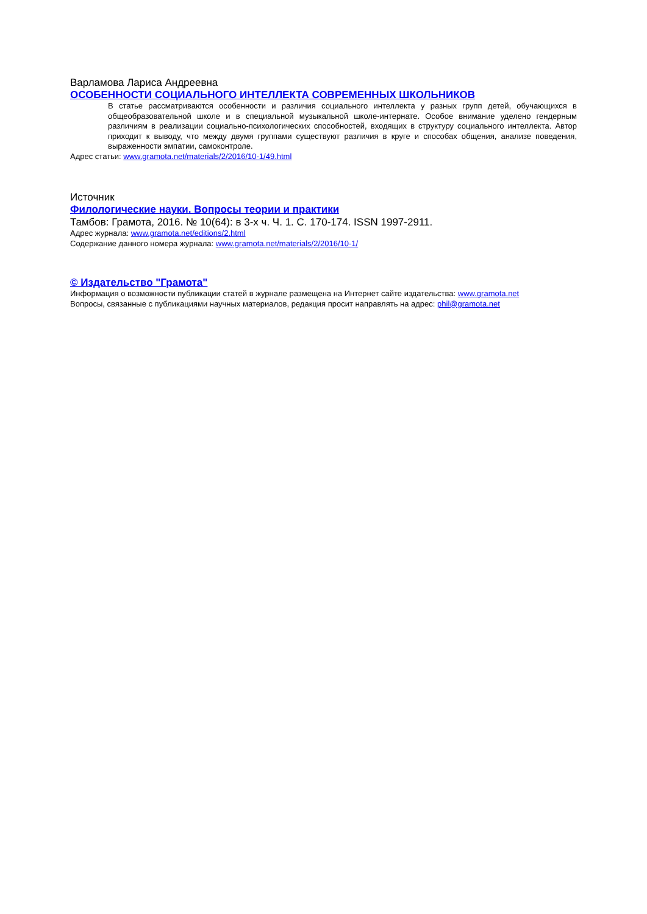Варламова Лариса Андреевна
ОСОБЕННОСТИ СОЦИАЛЬНОГО ИНТЕЛЛЕКТА СОВРЕМЕННЫХ ШКОЛЬНИКОВ
В статье рассматриваются особенности и различия социального интеллекта у разных групп детей, обучающихся в общеобразовательной школе и в специальной музыкальной школе-интернате. Особое внимание уделено гендерным различиям в реализации социально-психологических способностей, входящих в структуру социального интеллекта. Автор приходит к выводу, что между двумя группами существуют различия в круге и способах общения, анализе поведения, выраженности эмпатии, самоконтроле.
Адрес статьи: www.gramota.net/materials/2/2016/10-1/49.html
Источник
Филологические науки. Вопросы теории и практики
Тамбов: Грамота, 2016. № 10(64): в 3-х ч. Ч. 1. C. 170-174. ISSN 1997-2911.
Адрес журнала: www.gramota.net/editions/2.html
Содержание данного номера журнала: www.gramota.net/materials/2/2016/10-1/
© Издательство "Грамота"
Информация о возможности публикации статей в журнале размещена на Интернет сайте издательства: www.gramota.net
Вопросы, связанные с публикациями научных материалов, редакция просит направлять на адрес: phil@gramota.net